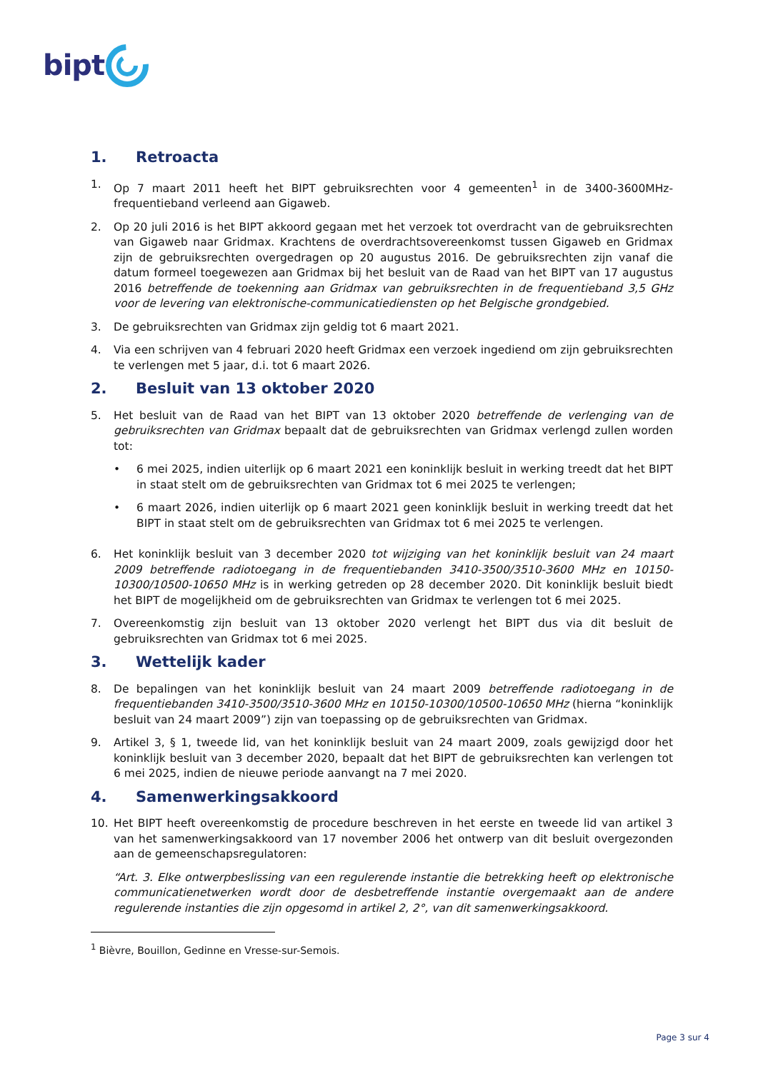bipt
1. Retroacta
1. Op 7 maart 2011 heeft het BIPT gebruiksrechten voor 4 gemeenten<sup>1</sup> in de 3400-3600MHz-frequentieband verleend aan Gigaweb.
2. Op 20 juli 2016 is het BIPT akkoord gegaan met het verzoek tot overdracht van de gebruiksrechten van Gigaweb naar Gridmax. Krachtens de overdrachtsovereenkomst tussen Gigaweb en Gridmax zijn de gebruiksrechten overgedragen op 20 augustus 2016. De gebruiksrechten zijn vanaf die datum formeel toegewezen aan Gridmax bij het besluit van de Raad van het BIPT van 17 augustus 2016 betreffende de toekenning aan Gridmax van gebruiksrechten in de frequentieband 3,5 GHz voor de levering van elektronische-communicatiediensten op het Belgische grondgebied.
3. De gebruiksrechten van Gridmax zijn geldig tot 6 maart 2021.
4. Via een schrijven van 4 februari 2020 heeft Gridmax een verzoek ingediend om zijn gebruiksrechten te verlengen met 5 jaar, d.i. tot 6 maart 2026.
2. Besluit van 13 oktober 2020
5. Het besluit van de Raad van het BIPT van 13 oktober 2020 betreffende de verlenging van de gebruiksrechten van Gridmax bepaalt dat de gebruiksrechten van Gridmax verlengd zullen worden tot:
• 6 mei 2025, indien uiterlijk op 6 maart 2021 een koninklijk besluit in werking treedt dat het BIPT in staat stelt om de gebruiksrechten van Gridmax tot 6 mei 2025 te verlengen;
• 6 maart 2026, indien uiterlijk op 6 maart 2021 geen koninklijk besluit in werking treedt dat het BIPT in staat stelt om de gebruiksrechten van Gridmax tot 6 mei 2025 te verlengen.
6. Het koninklijk besluit van 3 december 2020 tot wijziging van het koninklijk besluit van 24 maart 2009 betreffende radiotoegang in de frequentiebanden 3410-3500/3510-3600 MHz en 10150-10300/10500-10650 MHz is in werking getreden op 28 december 2020. Dit koninklijk besluit biedt het BIPT de mogelijkheid om de gebruiksrechten van Gridmax te verlengen tot 6 mei 2025.
7. Overeenkomstig zijn besluit van 13 oktober 2020 verlengt het BIPT dus via dit besluit de gebruiksrechten van Gridmax tot 6 mei 2025.
3. Wettelijk kader
8. De bepalingen van het koninklijk besluit van 24 maart 2009 betreffende radiotoegang in de frequentiebanden 3410-3500/3510-3600 MHz en 10150-10300/10500-10650 MHz (hierna “koninklijk besluit van 24 maart 2009”) zijn van toepassing op de gebruiksrechten van Gridmax.
9. Artikel 3, § 1, tweede lid, van het koninklijk besluit van 24 maart 2009, zoals gewijzigd door het koninklijk besluit van 3 december 2020, bepaalt dat het BIPT de gebruiksrechten kan verlengen tot 6 mei 2025, indien de nieuwe periode aanvangt na 7 mei 2020.
4. Samenwerkingsakkoord
10. Het BIPT heeft overeenkomstig de procedure beschreven in het eerste en tweede lid van artikel 3 van het samenwerkingsakkoord van 17 november 2006 het ontwerp van dit besluit overgezonden aan de gemeenschapsregulatoren:
“Art. 3. Elke ontwerpbeslissing van een regulerende instantie die betrekking heeft op elektronische communicatienetwerken wordt door de desbetreffende instantie overgemaakt aan de andere regulerende instanties die zijn opgesomd in artikel 2, 2°, van dit samenwerkingsakkoord.
<sup>1</sup> Bièvre, Bouillon, Gedinne en Vresse-sur-Semois.
Page 3 sur 4